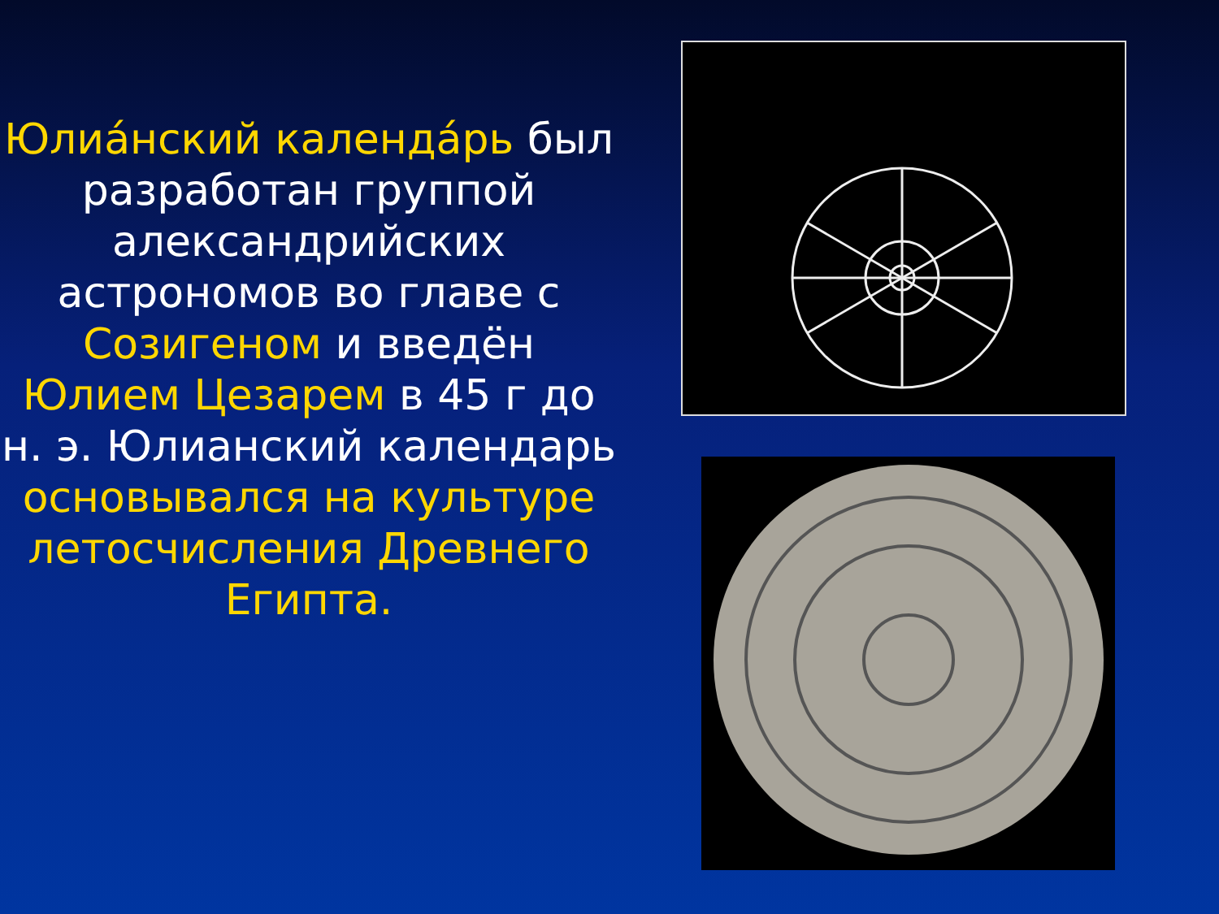Юлиа́нский календа́рь был разработан группой александрийских астрономов во главе с Созигеном и введён Юлием Цезарем в 45 г до н. э. Юлианский календарь основывался на культуре летосчисления Древнего Египта.